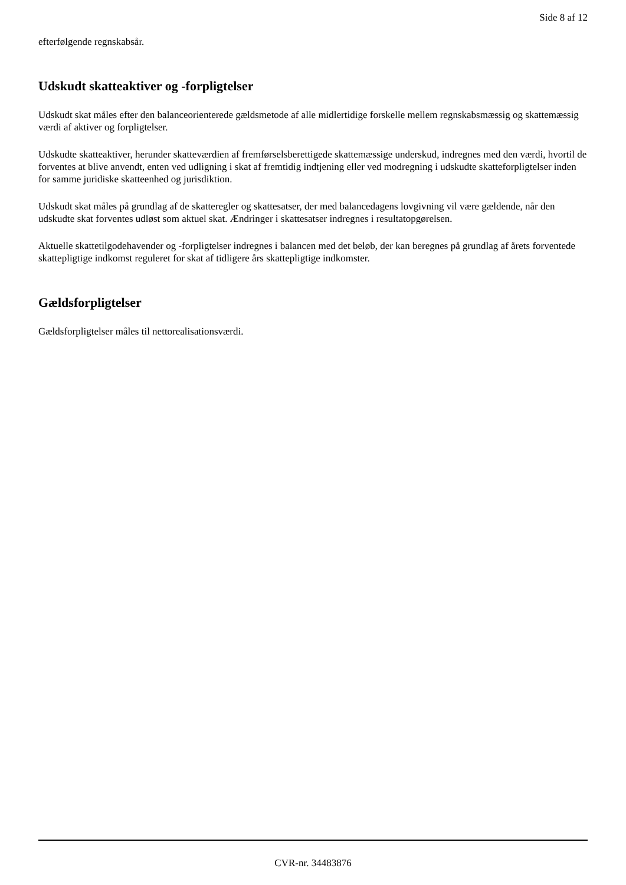Side 8 af 12
efterfølgende regnskabsår.
Udskudt skatteaktiver og -forpligtelser
Udskudt skat måles efter den balanceorienterede gældsmetode af alle midlertidige forskelle mellem regnskabsmæssig og skattemæssig værdi af aktiver og forpligtelser.
Udskudte skatteaktiver, herunder skatteværdien af fremførselsberettigede skattemæssige underskud, indregnes med den værdi, hvortil de forventes at blive anvendt, enten ved udligning i skat af fremtidig indtjening eller ved modregning i udskudte skatteforpligtelser inden for samme juridiske skatteenhed og jurisdiktion.
Udskudt skat måles på grundlag af de skatteregler og skattesatser, der med balancedagens lovgivning vil være gældende, når den udskudte skat forventes udløst som aktuel skat. Ændringer i skattesatser indregnes i resultatopgørelsen.
Aktuelle skattetilgodehavender og -forpligtelser indregnes i balancen med det beløb, der kan beregnes på grundlag af årets forventede skattepligtige indkomst reguleret for skat af tidligere års skattepligtige indkomster.
Gældsforpligtelser
Gældsforpligtelser måles til nettorealisationsværdi.
CVR-nr. 34483876